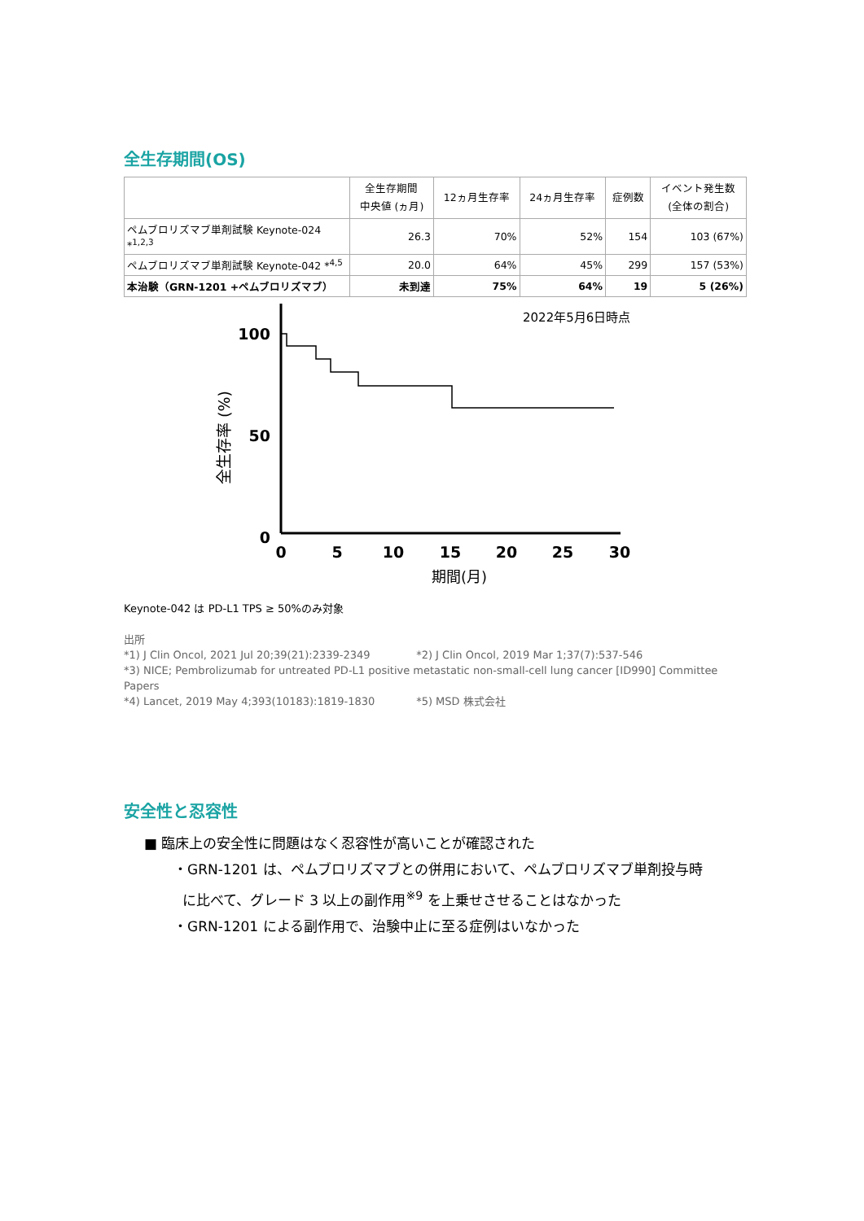全生存期間(OS)
| | 全生存期間 中央値 (ヵ月) | 12ヵ月生存率 | 24ヵ月生存率 | 症例数 | イベント発生数 (全体の割合) |
| --- | --- | --- | --- | --- | --- |
| ペムブロリズマブ単剤試験 Keynote-024 *<sup>1,2,3</sup> | 26.3 | 70% | 52% | 154 | 103 (67%) |
| ペムブロリズマブ単剤試験 Keynote-042 *<sup>4,5</sup> | 20.0 | 64% | 45% | 299 | 157 (53%) |
| 本治験（GRN-1201 +ペムブロリズマブ） | 未到達 | 75% | 64% | 19 | 5 (26%) |
2022年5月6日時点
全生存率 (%)
100
50
0
0
5
10
15
20
25
30
期間(月)
Keynote-042 は PD-L1 TPS ≥ 50%のみ対象
出所
*1) J Clin Oncol, 2021 Jul 20;39(21):2339-2349 *2) J Clin Oncol, 2019 Mar 1;37(7):537-546
*3) NICE; Pembrolizumab for untreated PD-L1 positive metastatic non-small-cell lung cancer [ID990] Committee Papers
*4) Lancet, 2019 May 4;393(10183):1819-1830 *5) MSD 株式会社
安全性と忍容性
■ 臨床上の安全性に問題はなく忍容性が高いことが確認された
・GRN-1201 は、ペムブロリズマブとの併用において、ペムブロリズマブ単剤投与時
に比べて、グレード 3 以上の副作用<sup>※9</sup> を上乗せさせることはなかった
・GRN-1201 による副作用で、治験中止に至る症例はいなかった